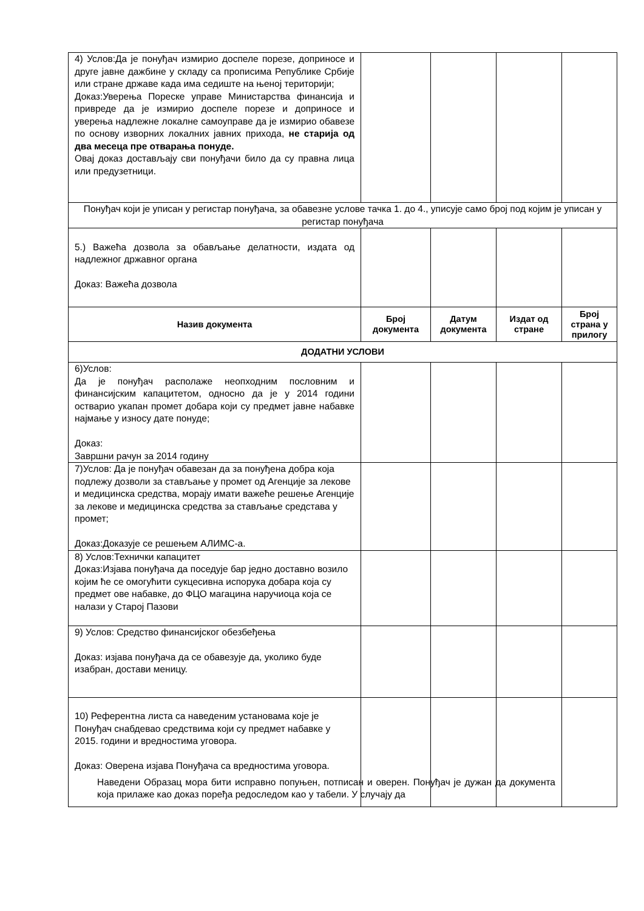| 4) Услов:Да је понуђач измирио доспеле порезе, доприносе и друге јавне дажбине у складу са прописима Републике Србије или стране државе када има седиште на њеној територији; Доказ:Уверења Пореске управе Министарства финансија и привреде да је измирио доспеле порезе и доприносе и уверења надлежне локалне самоуправе да је измирио обавезе по основу изворних локалних јавних прихода, не старија од два месеца пре отварања понуде. Овај доказ достављају сви понуђачи било да су правна лица или предузетници. | | | | |
| Понуђач који је уписан у регистар понуђача, за обавезне услове тачка 1. до 4., уписује само број под којим је уписан у регистар понуђача | | | | |
| 5.) Важећа дозвола за обављање делатности, издата од надлежног државног органа Доказ: Важећа дозвола | | | | |
| Назив документа | Број документа | Датум документа | Издат од стране | Број страна у прилогу |
| ДОДАТНИ УСЛОВИ | | | | |
| 6)Услов: Да је понуђач располаже неопходним пословним и финансијским капацитетом, односно да је у 2014 години остварио укапан промет добара који су предмет јавне набавке најмање у износу дате понуде; Доказ: Завршни рачун за 2014 годину | | | | |
| 7)Услов: Да је понуђач обавезан да за понуђена добра која подлежу дозволи за стављање у промет од Агенције за лекове и медицинска средства, морају имати важеће решење Агенције за лекове и медицинска средства за стављање средстава у промет; Доказ:Доказује се решењем АЛИМС-а. | | | | |
| 8) Услов:Технички капацитет Доказ:Изјава понуђача да поседује бар једно доставно возило којим ће се омогућити сукцесивна испорука добара која су предмет ове набавке, до ФЦО магацина наручиоца која се налази у Старој Пазови | | | | |
| 9) Услов: Средство финансијског обезбеђења Доказ: изјава понуђача да се обавезује да, уколико буде изабран, достави меницу. | | | | |
| 10) Референтна листа са наведеним установама које је Понуђач снабдевао средствима који су предмет набавке у 2015. години и вредностима уговора. Доказ: Оверена изјава Понуђача са вредностима уговора. | | | | |
Наведени Образац мора бити исправно попуњен, потписан и оверен. Понуђач је дужан да документа која прилаже као доказ поређа редоследом као у табели. У случају да